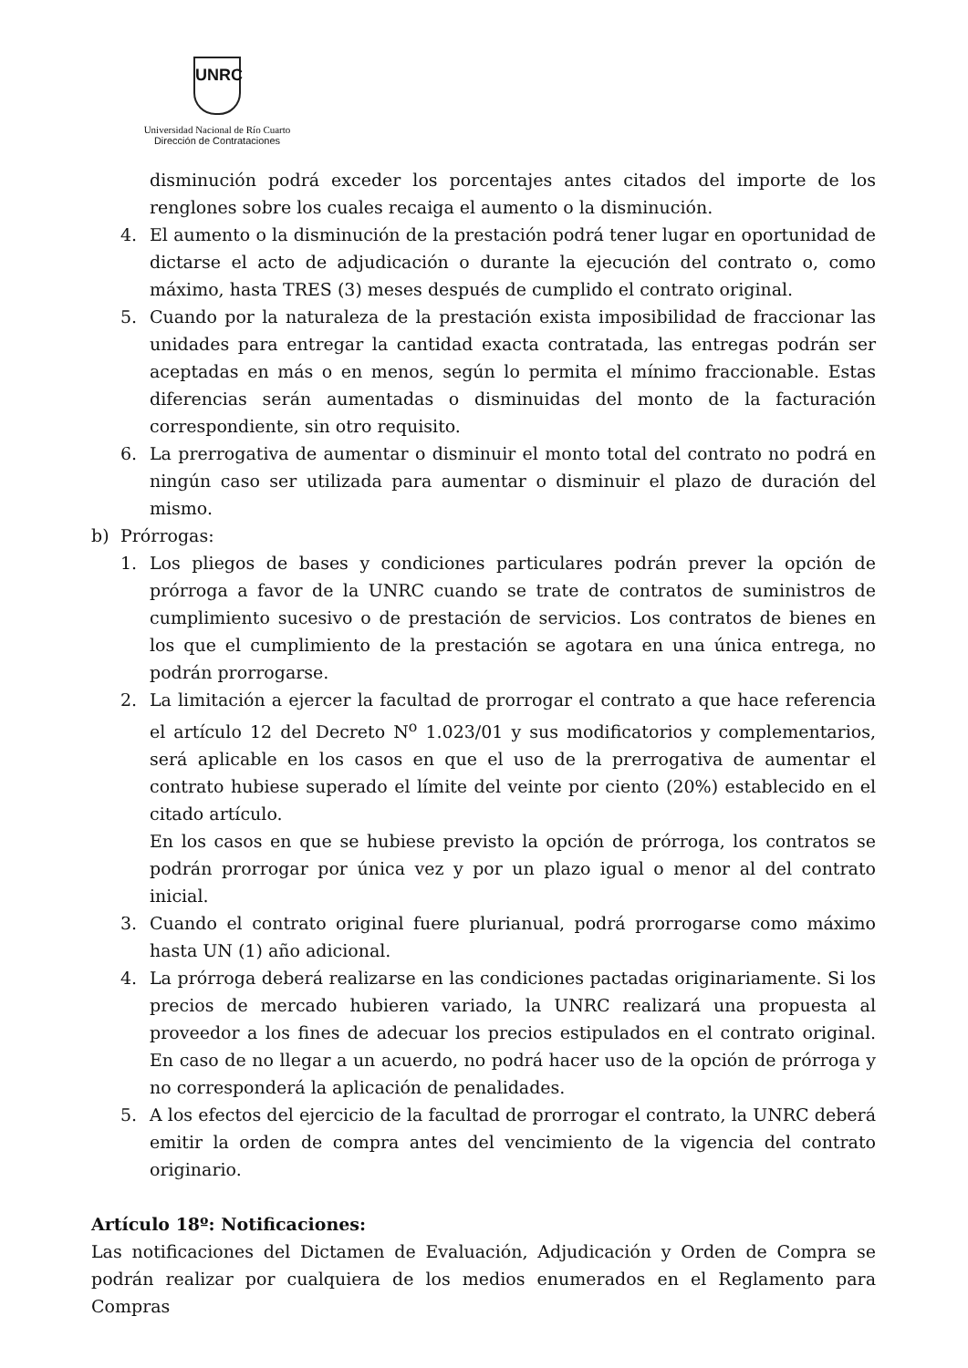UNRC
Universidad Nacional de Río Cuarto
Dirección de Contrataciones
disminución podrá exceder los porcentajes antes citados del importe de los renglones sobre los cuales recaiga el aumento o la disminución.
4. El aumento o la disminución de la prestación podrá tener lugar en oportunidad de dictarse el acto de adjudicación o durante la ejecución del contrato o, como máximo, hasta TRES (3) meses después de cumplido el contrato original.
5. Cuando por la naturaleza de la prestación exista imposibilidad de fraccionar las unidades para entregar la cantidad exacta contratada, las entregas podrán ser aceptadas en más o en menos, según lo permita el mínimo fraccionable. Estas diferencias serán aumentadas o disminuidas del monto de la facturación correspondiente, sin otro requisito.
6. La prerrogativa de aumentar o disminuir el monto total del contrato no podrá en ningún caso ser utilizada para aumentar o disminuir el plazo de duración del mismo.
b) Prórrogas:
1. Los pliegos de bases y condiciones particulares podrán prever la opción de prórroga a favor de la UNRC cuando se trate de contratos de suministros de cumplimiento sucesivo o de prestación de servicios. Los contratos de bienes en los que el cumplimiento de la prestación se agotara en una única entrega, no podrán prorrogarse.
2. La limitación a ejercer la facultad de prorrogar el contrato a que hace referencia el artículo 12 del Decreto N<sup>o</sup> 1.023/01 y sus modificatorios y complementarios, será aplicable en los casos en que el uso de la prerrogativa de aumentar el contrato hubiese superado el límite del veinte por ciento (20%) establecido en el citado artículo.
En los casos en que se hubiese previsto la opción de prórroga, los contratos se podrán prorrogar por única vez y por un plazo igual o menor al del contrato inicial.
3. Cuando el contrato original fuere plurianual, podrá prorrogarse como máximo hasta UN (1) año adicional.
4. La prórroga deberá realizarse en las condiciones pactadas originariamente. Si los precios de mercado hubieren variado, la UNRC realizará una propuesta al proveedor a los fines de adecuar los precios estipulados en el contrato original. En caso de no llegar a un acuerdo, no podrá hacer uso de la opción de prórroga y no corresponderá la aplicación de penalidades.
5. A los efectos del ejercicio de la facultad de prorrogar el contrato, la UNRC deberá emitir la orden de compra antes del vencimiento de la vigencia del contrato originario.
Artículo 18º: Notificaciones:
Las notificaciones del Dictamen de Evaluación, Adjudicación y Orden de Compra se podrán realizar por cualquiera de los medios enumerados en el Reglamento para Compras